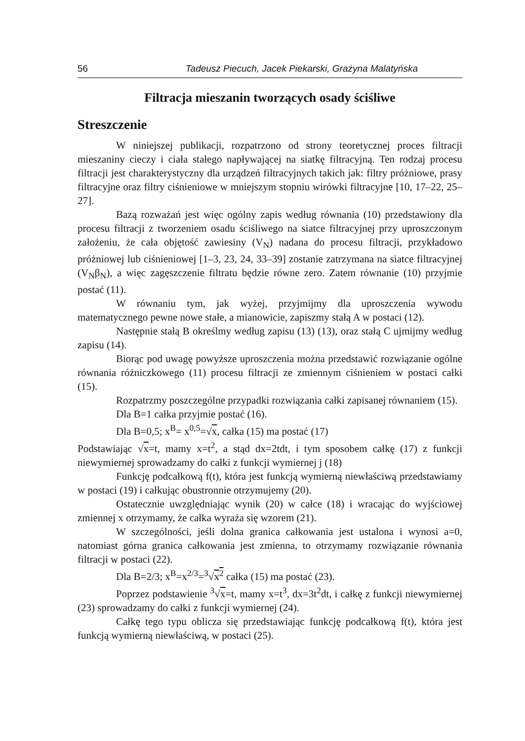56 Tadeusz Piecuch, Jacek Piekarski, Grażyna Malatyńska
Filtracja mieszanin tworzących osady ściśliwe
Streszczenie
W niniejszej publikacji, rozpatrzono od strony teoretycznej proces filtracji mieszaniny cieczy i ciała stałego napływającej na siatkę filtracyjną. Ten rodzaj procesu filtracji jest charakterystyczny dla urządzeń filtracyjnych takich jak: filtry próżniowe, prasy filtracyjne oraz filtry ciśnieniowe w mniejszym stopniu wirówki filtracyjne [10, 17–22, 25–27].
Bazą rozważań jest więc ogólny zapis według równania (10) przedstawiony dla procesu filtracji z tworzeniem osadu ściśliwego na siatce filtracyjnej przy uproszczonym założeniu, że cała objętość zawiesiny (V<sub>N</sub>) nadana do procesu filtracji, przykładowo próżniowej lub ciśnieniowej [1–3, 23, 24, 33–39] zostanie zatrzymana na siatce filtracyjnej (V<sub>N</sub>β<sub>N</sub>), a więc zagęszczenie filtratu będzie równe zero. Zatem równanie (10) przyjmie postać (11).
W równaniu tym, jak wyżej, przyjmijmy dla uproszczenia wywodu matematycznego pewne nowe stałe, a mianowicie, zapiszmy stałą A w postaci (12).
Następnie stałą B określmy według zapisu (13) (13), oraz stałą C ujmijmy według zapisu (14).
Biorąc pod uwagę powyższe uproszczenia można przedstawić rozwiązanie ogólne równania różniczkowego (11) procesu filtracji ze zmiennym ciśnieniem w postaci całki (15).
Rozpatrzmy poszczególne przypadki rozwiązania całki zapisanej równaniem (15).
Dla B=1 całka przyjmie postać (16).
Dla B=0,5; x<sup>B</sup>= x<sup>0,5</sup>=√x, całka (15) ma postać (17)
Podstawiając √x=t, mamy x=t<sup>2</sup>, a stąd dx=2tdt, i tym sposobem całkę (17) z funkcji niewymiernej sprowadzamy do całki z funkcji wymiernej j (18)
Funkcję podcałkową f(t), która jest funkcją wymierną niewłaściwą przedstawiamy w postaci (19) i całkując obustronnie otrzymujemy (20).
Ostatecznie uwzględniając wynik (20) w całce (18) i wracając do wyjściowej zmiennej x otrzymamy, że całka wyraża się wzorem (21).
W szczególności, jeśli dolna granica całkowania jest ustalona i wynosi a=0, natomiast górna granica całkowania jest zmienna, to otrzymamy rozwiązanie równania filtracji w postaci (22).
Dla B=2/3; x<sup>B</sup>=x<sup>2/3</sup>=<sup>3</sup>√x<sup>2</sup> całka (15) ma postać (23).
Poprzez podstawienie <sup>3</sup>√x=t, mamy x=t<sup>3</sup>, dx=3t<sup>2</sup>dt, i całkę z funkcji niewymiernej (23) sprowadzamy do całki z funkcji wymiernej (24).
Całkę tego typu oblicza się przedstawiając funkcję podcałkową f(t), która jest funkcją wymierną niewłaściwą, w postaci (25).